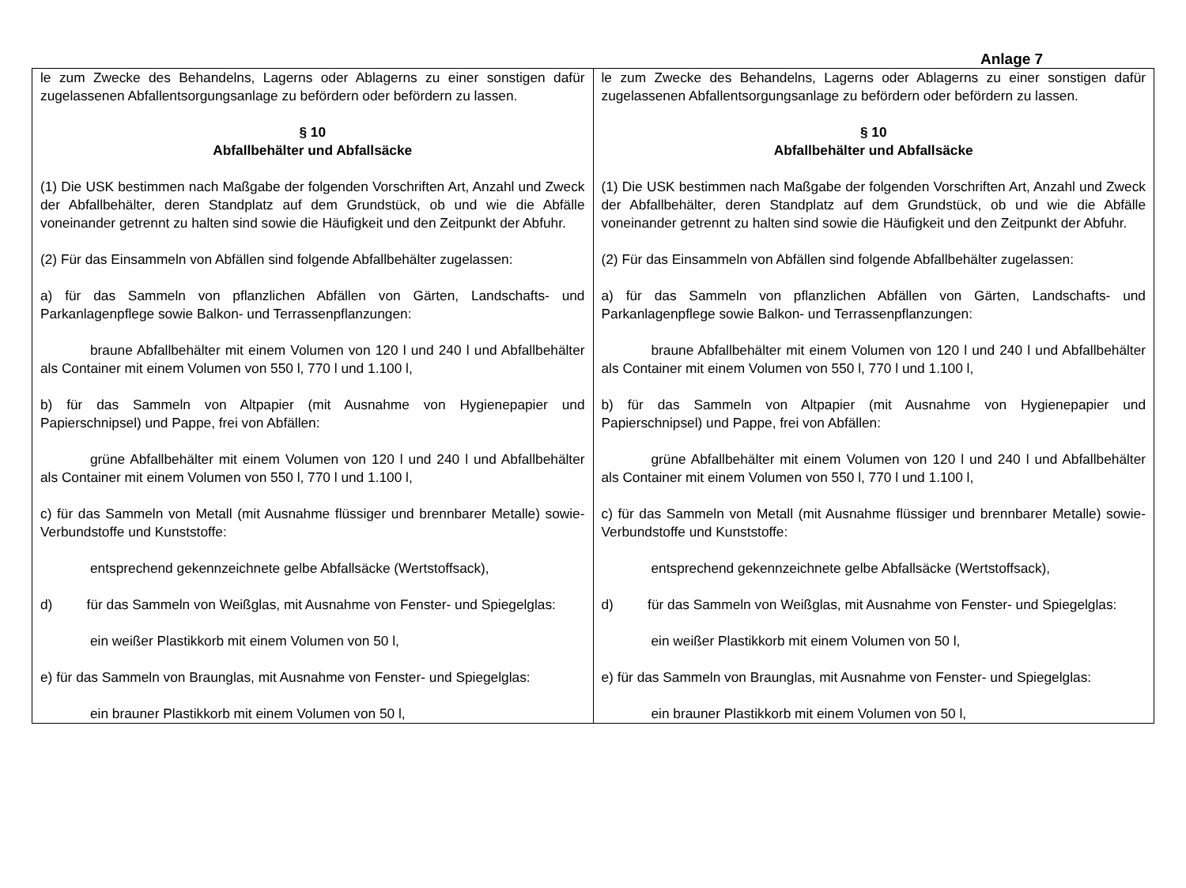Anlage 7
| le zum Zwecke des Behandelns, Lagerns oder Ablagerns zu einer sonstigen dafür zugelassenen Abfallentsorgungsanlage zu befördern oder befördern zu lassen. § 10 Abfallbehälter und Abfallsäcke (1) Die USK bestimmen nach Maßgabe der folgenden Vorschriften Art, Anzahl und Zweck der Abfallbehälter, deren Standplatz auf dem Grundstück, ob und wie die Abfälle voneinander getrennt zu halten sind sowie die Häufigkeit und den Zeitpunkt der Abfuhr. (2) Für das Einsammeln von Abfällen sind folgende Abfallbehälter zugelassen: a) für das Sammeln von pflanzlichen Abfällen von Gärten, Landschafts- und Parkanlagenpflege sowie Balkon- und Terrassenpflanzungen: braune Abfallbehälter mit einem Volumen von 120 l und 240 l und Abfallbehälter als Container mit einem Volumen von 550 l, 770 l und 1.100 l, b) für das Sammeln von Altpapier (mit Ausnahme von Hygienepapier und Papierschnipsel) und Pappe, frei von Abfällen: grüne Abfallbehälter mit einem Volumen von 120 l und 240 l und Abfallbehälter als Container mit einem Volumen von 550 l, 770 l und 1.100 l, c) für das Sammeln von Metall (mit Ausnahme flüssiger und brennbarer Metalle) sowie-Verbundstoffe und Kunststoffe: entsprechend gekennzeichnete gelbe Abfallsäcke (Wertstoffsack), d) für das Sammeln von Weißglas, mit Ausnahme von Fenster- und Spiegelglas: ein weißer Plastikkorb mit einem Volumen von 50 l, e) für das Sammeln von Braunglas, mit Ausnahme von Fenster- und Spiegelglas: ein brauner Plastikkorb mit einem Volumen von 50 l, | le zum Zwecke des Behandelns, Lagerns oder Ablagerns zu einer sonstigen dafür zugelassenen Abfallentsorgungsanlage zu befördern oder befördern zu lassen. § 10 Abfallbehälter und Abfallsäcke (1) Die USK bestimmen nach Maßgabe der folgenden Vorschriften Art, Anzahl und Zweck der Abfallbehälter, deren Standplatz auf dem Grundstück, ob und wie die Abfälle voneinander getrennt zu halten sind sowie die Häufigkeit und den Zeitpunkt der Abfuhr. (2) Für das Einsammeln von Abfällen sind folgende Abfallbehälter zugelassen: a) für das Sammeln von pflanzlichen Abfällen von Gärten, Landschafts- und Parkanlagenpflege sowie Balkon- und Terrassenpflanzungen: braune Abfallbehälter mit einem Volumen von 120 l und 240 l und Abfallbehälter als Container mit einem Volumen von 550 l, 770 l und 1.100 l, b) für das Sammeln von Altpapier (mit Ausnahme von Hygienepapier und Papierschnipsel) und Pappe, frei von Abfällen: grüne Abfallbehälter mit einem Volumen von 120 l und 240 l und Abfallbehälter als Container mit einem Volumen von 550 l, 770 l und 1.100 l, c) für das Sammeln von Metall (mit Ausnahme flüssiger und brennbarer Metalle) sowie-Verbundstoffe und Kunststoffe: entsprechend gekennzeichnete gelbe Abfallsäcke (Wertstoffsack), d) für das Sammeln von Weißglas, mit Ausnahme von Fenster- und Spiegelglas: ein weißer Plastikkorb mit einem Volumen von 50 l, e) für das Sammeln von Braunglas, mit Ausnahme von Fenster- und Spiegelglas: ein brauner Plastikkorb mit einem Volumen von 50 l, |